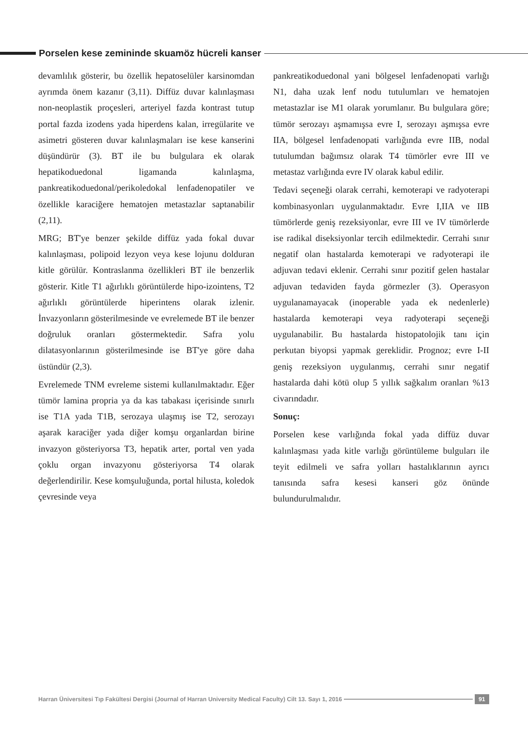Porselen kese zemininde skuamöz hücreli kanser
devamlılık gösterir, bu özellik hepatoselüler karsinomdan ayrımda önem kazanır (3,11). Diffüz duvar kalınlaşması non-neoplastik proçesleri, arteriyel fazda kontrast tutup portal fazda izodens yada hiperdens kalan, irregülarite ve asimetri gösteren duvar kalınlaşmaları ise kese kanserini düşündürür (3). BT ile bu bulgulara ek olarak hepatikoduedonal ligamanda kalınlaşma, pankreatikoduedonal/perikoledokal lenfadenopatiler ve özellikle karaciğere hematojen metastazlar saptanabilir (2,11).
MRG; BT'ye benzer şekilde diffüz yada fokal duvar kalınlaşması, polipoid lezyon veya kese lojunu dolduran kitle görülür. Kontraslanma özellikleri BT ile benzerlik gösterir. Kitle T1 ağırlıklı görüntülerde hipo-izointens, T2 ağırlıklı görüntülerde hiperintens olarak izlenir. İnvazyonların gösterilmesinde ve evrelemede BT ile benzer doğruluk oranları göstermektedir. Safra yolu dilatasyonlarının gösterilmesinde ise BT'ye göre daha üstündür (2,3).
Evrelemede TNM evreleme sistemi kullanılmaktadır. Eğer tümör lamina propria ya da kas tabakası içerisinde sınırlı ise T1A yada T1B, serozaya ulaşmış ise T2, serozayı aşarak karaciğer yada diğer komşu organlardan birine invazyon gösteriyorsa T3, hepatik arter, portal ven yada çoklu organ invazyonu gösteriyorsa T4 olarak değerlendirilir. Kese komşuluğunda, portal hilusta, koledok çevresinde veya
pankreatikoduedonal yani bölgesel lenfadenopati varlığı N1, daha uzak lenf nodu tutulumları ve hematojen metastazlar ise M1 olarak yorumlanır. Bu bulgulara göre; tümör serozayı aşmamışsa evre I, serozayı aşmışsa evre IIA, bölgesel lenfadenopati varlığında evre IIB, nodal tutulumdan bağımsız olarak T4 tümörler evre III ve metastaz varlığında evre IV olarak kabul edilir.
Tedavi seçeneği olarak cerrahi, kemoterapi ve radyoterapi kombinasyonları uygulanmaktadır. Evre I,IIA ve IIB tümörlerde geniş rezeksiyonlar, evre III ve IV tümörlerde ise radikal diseksiyonlar tercih edilmektedir. Cerrahi sınır negatif olan hastalarda kemoterapi ve radyoterapi ile adjuvan tedavi eklenir. Cerrahi sınır pozitif gelen hastalar adjuvan tedaviden fayda görmezler (3). Operasyon uygulanamayacak (inoperable yada ek nedenlerle) hastalarda kemoterapi veya radyoterapi seçeneği uygulanabilir. Bu hastalarda histopatolojik tanı için perkutan biyopsi yapmak gereklidir. Prognoz; evre I-II geniş rezeksiyon uygulanmış, cerrahi sınır negatif hastalarda dahi kötü olup 5 yıllık sağkalım oranları %13 civarındadır.
Sonuç:
Porselen kese varlığında fokal yada diffüz duvar kalınlaşması yada kitle varlığı görüntüleme bulguları ile teyit edilmeli ve safra yolları hastalıklarının ayrıcı tanısında safra kesesi kanseri göz önünde bulundurulmalıdır.
Harran Üniversitesi Tıp Fakültesi Dergisi (Journal of Harran University Medical Faculty) Cilt 13. Sayı 1, 2016
91